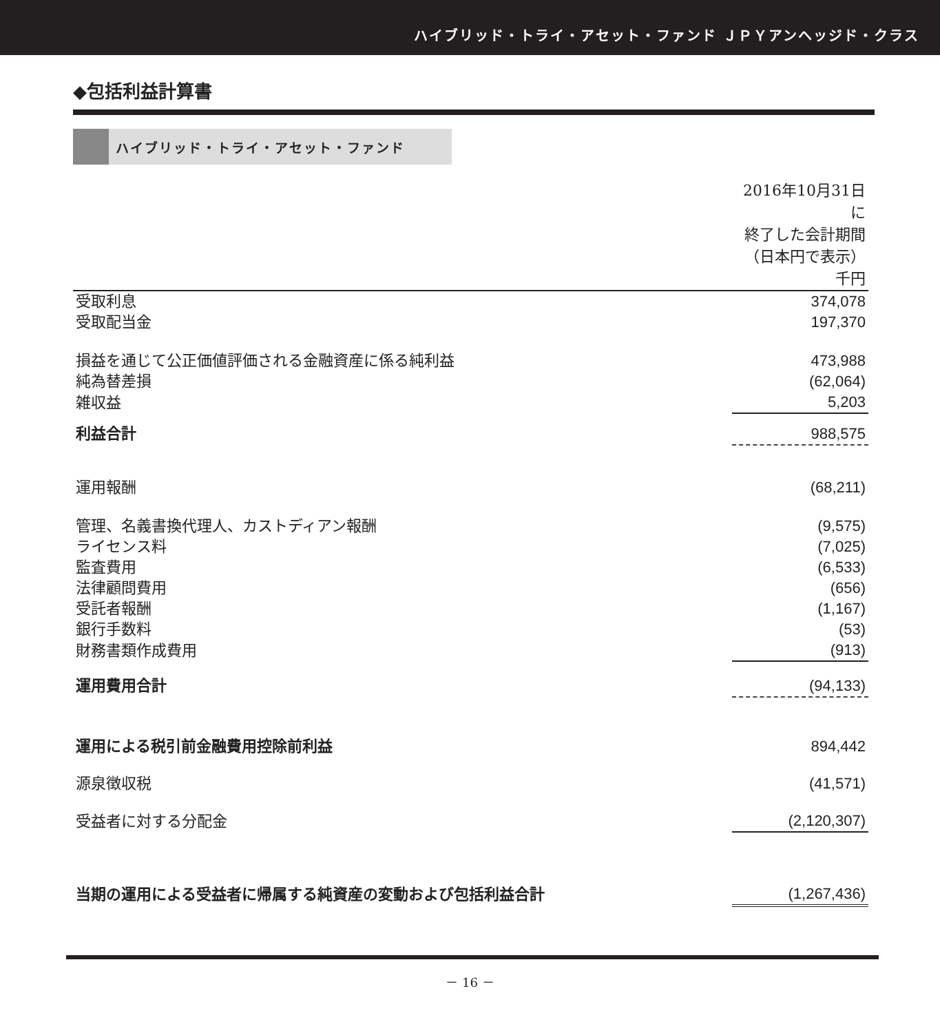ハイブリッド・トライ・アセット・ファンド ＪＰＹアンヘッジド・クラス
◆包括利益計算書
ハイブリッド・トライ・アセット・ファンド
| | 2016年10月31日に 終了した会計期間 （日本円で表示） |
| | 千円 |
| 受取利息 | 374,078 |
| 受取配当金 | 197,370 |
| 損益を通じて公正価値評価される金融資産に係る純利益 | 473,988 |
| 純為替差損 | (62,064) |
| 雑収益 | 5,203 |
| 利益合計 | 988,575 |
| 運用報酬 | (68,211) |
| 管理、名義書換代理人、カストディアン報酬 | (9,575) |
| ライセンス料 | (7,025) |
| 監査費用 | (6,533) |
| 法律顧問費用 | (656) |
| 受託者報酬 | (1,167) |
| 銀行手数料 | (53) |
| 財務書類作成費用 | (913) |
| 運用費用合計 | (94,133) |
| 運用による税引前金融費用控除前利益 | 894,442 |
| 源泉徴収税 | (41,571) |
| 受益者に対する分配金 | (2,120,307) |
| 当期の運用による受益者に帰属する純資産の変動および包括利益合計 | (1,267,436) |
－ 16 －